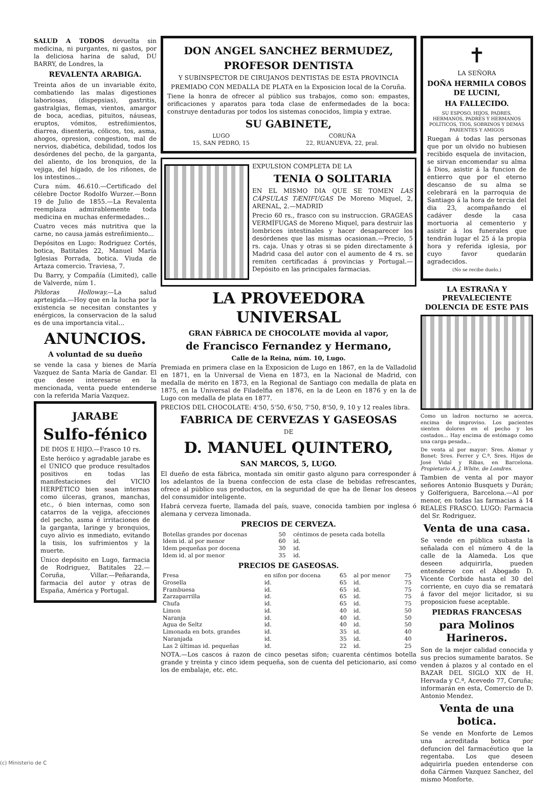SALUD A TODOS devuelta sin medicina, ni purgantes, ni gastos, por la deliciosa harina de salud, DU BARRY, de Londres, la
REVALENTA ARABIGA.
Treinta años de un invariable éxito, combatiendo las malas digestiones laboriosas, (dispepsias), gastritis, gastralgias, flemas, vientos, amargor de boca, acedias, pituitos, náuseas, eruptos, vómitos, estreñimientos, diarrea, disenteria, cólicos, tos, asma, ahogos, opresion, congestion, mal de nervios, diabética, debilidad, todos los desórdenes del pecho, de la garganta, del aliento, de los bronquios, de la vejiga, del hígado, de los riñones, de los intestinos...
Cura núm. 46.610.—Certificado del célebre Doctor Rodolfo Wurzer.—Bonn 19 de Julio de 1855.—La Revalenta reemplaza admirablemente toda medicina en muchas enfermedades...
Cuatro veces más nutritiva que la carne, no causa jamás estreñimiento...
Depósitos en Lugo: Rodriguez Cortés, botica, Batitales 22, Manuel María Iglesias Porrada, botica. Viuda de Artaza comercio. Traviesa, 7.
Du Barry, y Compañía (Limited), calle de Valverde, núm 1.
Píldoras Holloway.—La salud aprteigida.—Hoy que en la lucha por la existencia se necesitan constantes y enérgicos, la conservacion de la salud es de una importancia vital...
ANUNCIOS.
A voluntad de su dueño
se vende la casa y bienes de María Vazquez de Santa María de Gandar. El que desee interesarse en la mencionada, venta puede entenderse con la referida María Vazquez.
JARABE
Sulfo-fénico
DE DIOS E HIJO.—Frasco 10 rs.
Este heróico y agradable jarabe es el ÚNICO que produce resultados positivos en todas las manifestaciones del VICIO HERPÉTICO bien sean internas como úlceras, granos, manchas, etc., ó bien internas, como son catarros de la vejiga, afecciones del pecho, asma é irritaciones de la garganta, laringe y bronquios, cuyo alivio es inmediato, evitando la tisis, los sufrimientos y la muerte.
Único depósito en Lugo, farmacia de Rodriguez, Batitales 22.—Coruña, Villar.—Peñaranda, farmacia del autor y otras de España, América y Portugal.
DON ANGEL SANCHEZ BERMUDEZ,
PROFESOR DENTISTA
Y SUBINSPECTOR DE CIRUJANOS DENTISTAS DE ESTA PROVINCIA
PREMIADO CON MEDALLA DE PLATA en la Exposicion local de la Coruña.
Tiene la honra de ofrecer al público sus trabajos, como son: empastes, orificaciones y aparatos para toda clase de enfermedades de la boca: construye dentaduras por todos los sistemas conocidos, limpia y extrae.
SU GABINETE,
| LUGO 15, SAN PEDRO, 15 | CORUÑA 22, RUANUEVA, 22, pral. |
EXPULSION COMPLETA DE LA
TENIA O SOLITARIA
EN EL MISMO DIA QUE SE TOMEN LAS CÁPSULAS TÆNIFUGAS De Moreno Miquel, 2, ARENAL, 2.—MADRID
Precio 60 rs., frasco con su instruccion. GRAGEAS VERMÍFUGAS de Moreno Miquel, para destruir las lombrices intestinales y hacer desaparecer los desórdenes que las mismas ocasionan.—Precio, 5 rs. caja. Unas y otras si se piden directamente á Madrid casa del autor con el aumento de 4 rs. se remiten certificadas á provincias y Portugal.—Depósito en las principales farmacias.
LA PROVEEDORA UNIVERSAL
GRAN FÁBRICA DE CHOCOLATE movida al vapor,
de Francisco Fernandez y Hermano,
Calle de la Reina, núm. 10, Lugo.
Premiada en primera clase en la Exposicion de Lugo en 1867, en la de Valladolid en 1871, en la Universal de Viena en 1873, en la Nacional de Madrid, con medalla de mérito en 1873, en la Regional de Santiago con medalla de plata en 1875, en la Universal de Filadelfia en 1876, en la de Leon en 1876 y en la de Lugo con medalla de plata en 1877.
PRECIOS DEL CHOCOLATE: 4'50, 5'50, 6'50, 7'50, 8'50, 9, 10 y 12 reales libra.
FABRICA DE CERVEZAS Y GASEOSAS
DE
D. MANUEL QUINTERO,
SAN MARCOS, 5, LUGO.
El dueño de esta fábrica, montada sin omitir gasto alguno para corresponder á los adelantos de la buena confeccion de esta clase de bebidas refrescantes, ofrece al público sus productos, en la seguridad de que ha de llenar los deseos del consumidor inteligente.
Habrá cerveza fuerte, llamada del país, suave, conocida tambien por inglesa ó alemana y cerveza limonada.
PRECIOS DE CERVEZA.
| Botellas grandes por docenas | 50 | céntimos de peseta cada botella |
| Idem id. al por menor | 60 | id. |
| Idem pequeñas por docena | 30 | id. |
| Idem id. al por menor | 35 | id. |
PRECIOS DE GASEOSAS.
| Fresa | en sifon por docena | 65 | al por menor | 75 |
| Grosella | id. | 65 | id. | 75 |
| Frambuesa | id. | 65 | id. | 75 |
| Zarzaparrilla | id. | 65 | id. | 75 |
| Chufa | id. | 65 | id. | 75 |
| Limon | id. | 40 | id. | 50 |
| Naranja | id. | 40 | id. | 50 |
| Agua de Seltz | id. | 40 | id. | 50 |
| Limonada en bots. grandes | id. | 35 | id. | 40 |
| Naranjada | id. | 35 | id. | 40 |
| Las 2 últimas id. pequeñas | id. | 22 | id. | 25 |
NOTA.—Los cascos á razon de cinco pesetas sifon; cuarenta céntimos botella grande y treinta y cinco idem pequeña, son de cuenta del peticionario, así como los de embalaje, etc. etc.
✝
LA SEÑORA
DOÑA HERMILA COBOS DE LUCINI,
HA FALLECIDO.
SU ESPOSO, HIJOS, PADRES, HERMANOS, PADRES Y HERMANOS POLÍTICOS, TIOS, SOBRINOS Y DEMÁS PARIENTES Y AMIGOS
Ruegan á todas las personas que por un olvido no hubiesen recibido esquela de invitacion, se sirvan encomendar su alma á Dios, asistir á la funcion de entierro que por el eterno descanso de su alma se celebrará en la parroquia de Santiago á la hora de tercia del dia 23, acompañando el cadáver desde la casa mortuoria al cementerio y asistir á los funerales que tendrán lugar el 25 á la propia hora y referida iglesia, por cuyo favor quedarán agradecidos.
(No se recibe duelo.)
LA ESTRAÑA Y PREVALECIENTE DOLENCIA DE ESTE PAIS
Como un ladron nocturno se acerca, encima de improviso. Los pacientes sienten dolores en el pecho y los costados... Hay encima de estómago como una carga pesada...
De venta al por mayor: Sres. Alomar y Bonet; Sres. Ferrer y C.ª, Sres. Hijos de José Vidal y Ribas, en Barcelona. Propietario A. J. White, de Londres.
Tambien de venta al por mayor señores Antonio Busquets y Durán; y Golferiguera, Barcelona.—Al por menor, en todas las farmacias á 14 REALES FRASCO. LUGO: Farmacia del Sr. Rodriguez.
Venta de una casa.
Se vende en pública subasta la señalada con el número 4 de la calle de la Alameda. Los que deseen adquirirla, pueden entenderse con el Abogado D. Vicente Corbide hasta el 30 del corriente, en cuyo dia se rematará á favor del mejor licitador, si su proposicion fuese aceptable.
PIEDRAS FRANCESAS
para Molinos Harineros.
Son de la mejor calidad conocida y sus precios sumamente baratos. Se venden á plazos y al contado en el BAZAR DEL SIGLO XIX de H. Hervada y C.ª, Acevedo 77, Coruña; informarán en esta, Comercio de D. Antonio Mendez.
Venta de una botica.
Se vende en Monforte de Lemos una acreditada botica por defuncion del farmacéutico que la regentaba. Los que deseen adquirirla pueden entenderse con doña Cármen Vazquez Sanchez, del mismo Monforte.
(c) Ministerio de C